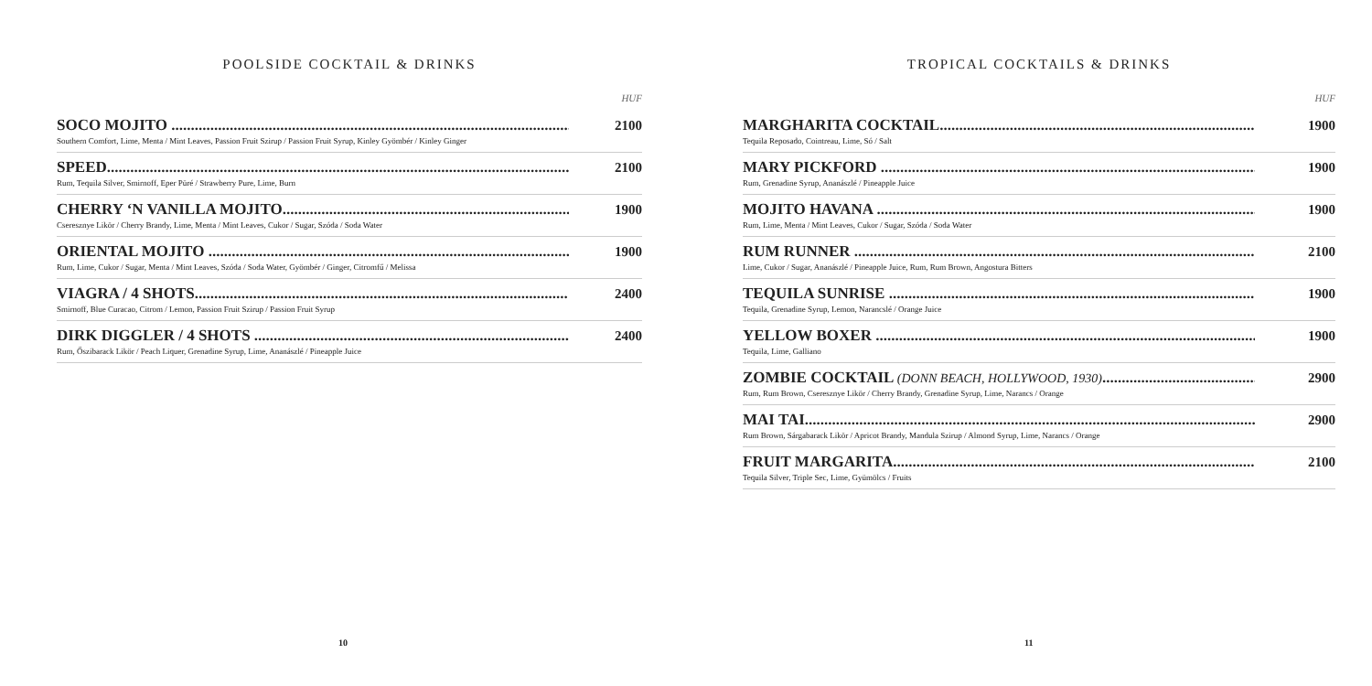POOLSIDE COCKTAIL & DRINKS
HUF
SOCO MOJITO ........................................................................................................
Southern Comfort, Lime, Menta / Mint Leaves, Passion Fruit Szirup / Passion Fruit Syrup, Kinley Gyömbér / Kinley Ginger
2100
SPEED.......................................................................................................................
Rum, Tequila Silver, Smirnoff, Eper Püré / Strawberry Pure, Lime, Burn
2100
CHERRY ‘N VANILLA MOJITO..........................................................................
Cseresznye Likör / Cherry Brandy, Lime, Menta / Mint Leaves, Cukor / Sugar, Szóda / Soda Water
1900
ORIENTAL MOJITO ..............................................................................................
Rum, Lime, Cukor / Sugar, Menta / Mint Leaves, Szóda / Soda Water, Gyömbér / Ginger, Citromfű / Melissa
1900
VIAGRA / 4 SHOTS................................................................................................
Smirnoff, Blue Curacao, Citrom / Lemon, Passion Fruit Szirup / Passion Fruit Syrup
2400
DIRK DIGGLER / 4 SHOTS ..................................................................................
Rum, Őszibarack Likör / Peach Liquer, Grenadine Syrup, Lime, Ananászlé / Pineapple Juice
2400
10
TROPICAL COCKTAILS & DRINKS
HUF
MARGHARITA COCKTAIL..................................................................................
Tequila Reposado, Cointreau, Lime, Só / Salt
1900
MARY PICKFORD .................................................................................................
Rum, Grenadine Syrup, Ananászlé / Pineapple Juice
1900
MOJITO HAVANA ..................................................................................................
Rum, Lime, Menta / Mint Leaves, Cukor / Sugar, Szóda / Soda Water
1900
RUM RUNNER .........................................................................................................
Lime, Cukor / Sugar, Ananászlé / Pineapple Juice, Rum, Rum Brown, Angostura Bitters
2100
TEQUILA SUNRISE ................................................................................................
Tequila, Grenadine Syrup, Lemon, Narancslé / Orange Juice
1900
YELLOW BOXER ....................................................................................................
Tequila, Lime, Galliano
1900
ZOMBIE COCKTAIL (DONN BEACH, HOLLYWOOD, 1930)..............................................
Rum, Rum Brown, Cseresznye Likör / Cherry Brandy, Grenadine Syrup, Lime, Narancs / Orange
2900
MAI TAI.....................................................................................................................
Rum Brown, Sárgabarack Likör / Apricot Brandy, Mandula Szirup / Almond Syrup, Lime, Narancs / Orange
2900
FRUIT MARGARITA...............................................................................................
Tequila Silver, Triple Sec, Lime, Gyümölcs / Fruits
2100
11